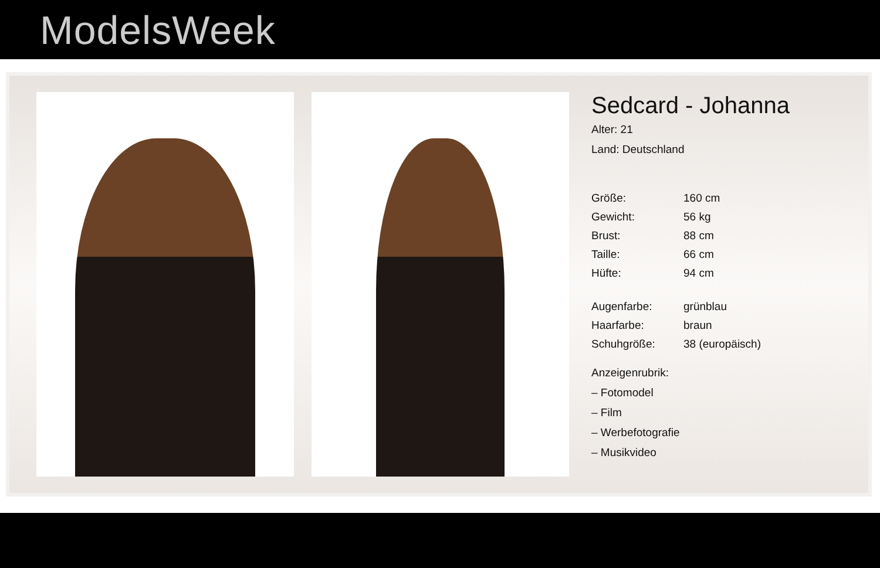ModelsWeek
Sedcard - Johanna
Alter: 21
Land: Deutschland
| Größe: | 160 cm |
| Gewicht: | 56 kg |
| Brust: | 88 cm |
| Taille: | 66 cm |
| Hüfte: | 94 cm |
| Augenfarbe: | grünblau |
| Haarfarbe: | braun |
| Schuhgröße: | 38 (europäisch) |
Anzeigenrubrik:
– Fotomodel
– Film
– Werbefotografie
– Musikvideo